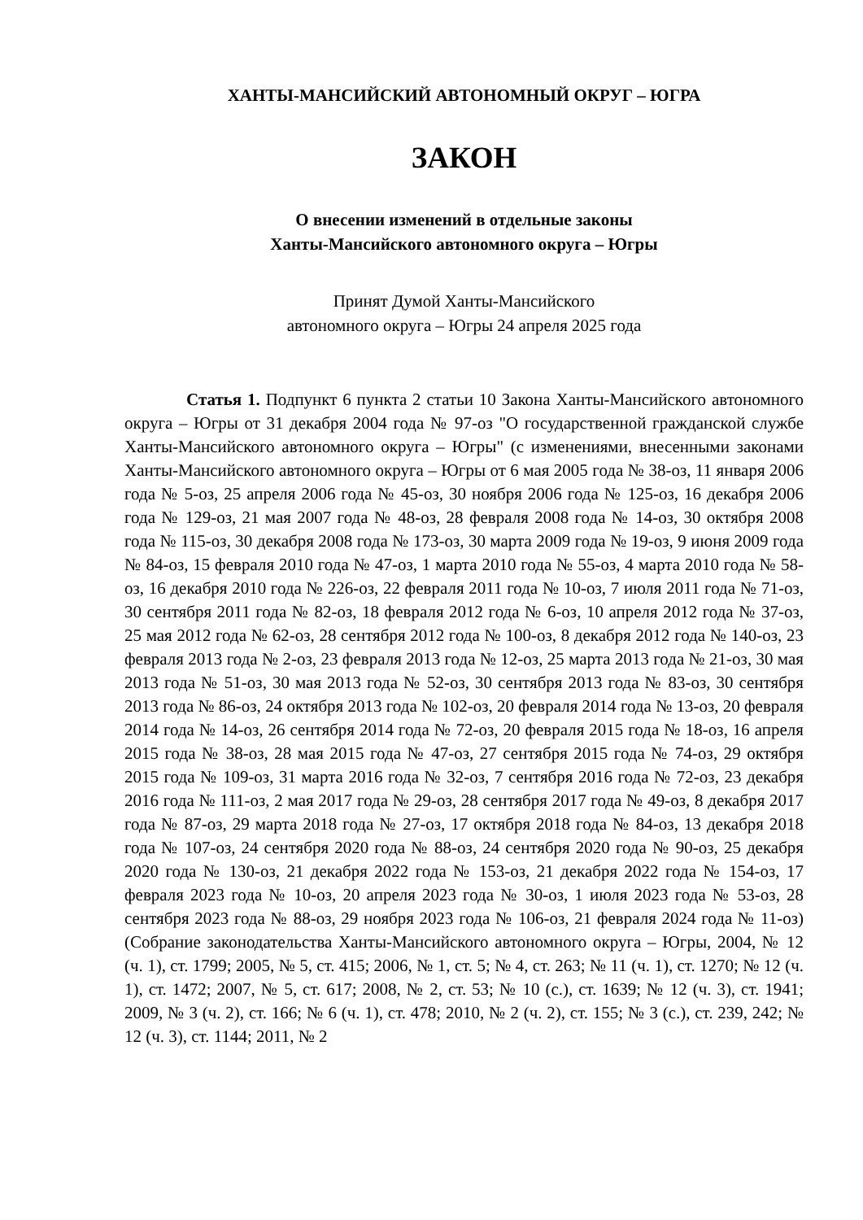ХАНТЫ-МАНСИЙСКИЙ АВТОНОМНЫЙ ОКРУГ – ЮГРА
ЗАКОН
О внесении изменений в отдельные законы
Ханты-Мансийского автономного округа – Югры
Принят Думой Ханты-Мансийского
автономного округа – Югры 24 апреля 2025 года
Статья 1. Подпункт 6 пункта 2 статьи 10 Закона Ханты-Мансийского автономного округа – Югры от 31 декабря 2004 года № 97-оз "О государственной гражданской службе Ханты-Мансийского автономного округа – Югры" (с изменениями, внесенными законами Ханты-Мансийского автономного округа – Югры от 6 мая 2005 года № 38-оз, 11 января 2006 года № 5-оз, 25 апреля 2006 года № 45-оз, 30 ноября 2006 года № 125-оз, 16 декабря 2006 года № 129-оз, 21 мая 2007 года № 48-оз, 28 февраля 2008 года № 14-оз, 30 октября 2008 года № 115-оз, 30 декабря 2008 года № 173-оз, 30 марта 2009 года № 19-оз, 9 июня 2009 года № 84-оз, 15 февраля 2010 года № 47-оз, 1 марта 2010 года № 55-оз, 4 марта 2010 года № 58-оз, 16 декабря 2010 года № 226-оз, 22 февраля 2011 года № 10-оз, 7 июля 2011 года № 71-оз, 30 сентября 2011 года № 82-оз, 18 февраля 2012 года № 6-оз, 10 апреля 2012 года № 37-оз, 25 мая 2012 года № 62-оз, 28 сентября 2012 года № 100-оз, 8 декабря 2012 года № 140-оз, 23 февраля 2013 года № 2-оз, 23 февраля 2013 года № 12-оз, 25 марта 2013 года № 21-оз, 30 мая 2013 года № 51-оз, 30 мая 2013 года № 52-оз, 30 сентября 2013 года № 83-оз, 30 сентября 2013 года № 86-оз, 24 октября 2013 года № 102-оз, 20 февраля 2014 года № 13-оз, 20 февраля 2014 года № 14-оз, 26 сентября 2014 года № 72-оз, 20 февраля 2015 года № 18-оз, 16 апреля 2015 года № 38-оз, 28 мая 2015 года № 47-оз, 27 сентября 2015 года № 74-оз, 29 октября 2015 года № 109-оз, 31 марта 2016 года № 32-оз, 7 сентября 2016 года № 72-оз, 23 декабря 2016 года № 111-оз, 2 мая 2017 года № 29-оз, 28 сентября 2017 года № 49-оз, 8 декабря 2017 года № 87-оз, 29 марта 2018 года № 27-оз, 17 октября 2018 года № 84-оз, 13 декабря 2018 года № 107-оз, 24 сентября 2020 года № 88-оз, 24 сентября 2020 года № 90-оз, 25 декабря 2020 года № 130-оз, 21 декабря 2022 года № 153-оз, 21 декабря 2022 года № 154-оз, 17 февраля 2023 года № 10-оз, 20 апреля 2023 года № 30-оз, 1 июля 2023 года № 53-оз, 28 сентября 2023 года № 88-оз, 29 ноября 2023 года № 106-оз, 21 февраля 2024 года № 11-оз) (Собрание законодательства Ханты-Мансийского автономного округа – Югры, 2004, № 12 (ч. 1), ст. 1799; 2005, № 5, ст. 415; 2006, № 1, ст. 5; № 4, ст. 263; № 11 (ч. 1), ст. 1270; № 12 (ч. 1), ст. 1472; 2007, № 5, ст. 617; 2008, № 2, ст. 53; № 10 (с.), ст. 1639; № 12 (ч. 3), ст. 1941; 2009, № 3 (ч. 2), ст. 166; № 6 (ч. 1), ст. 478; 2010, № 2 (ч. 2), ст. 155; № 3 (с.), ст. 239, 242; № 12 (ч. 3), ст. 1144; 2011, № 2